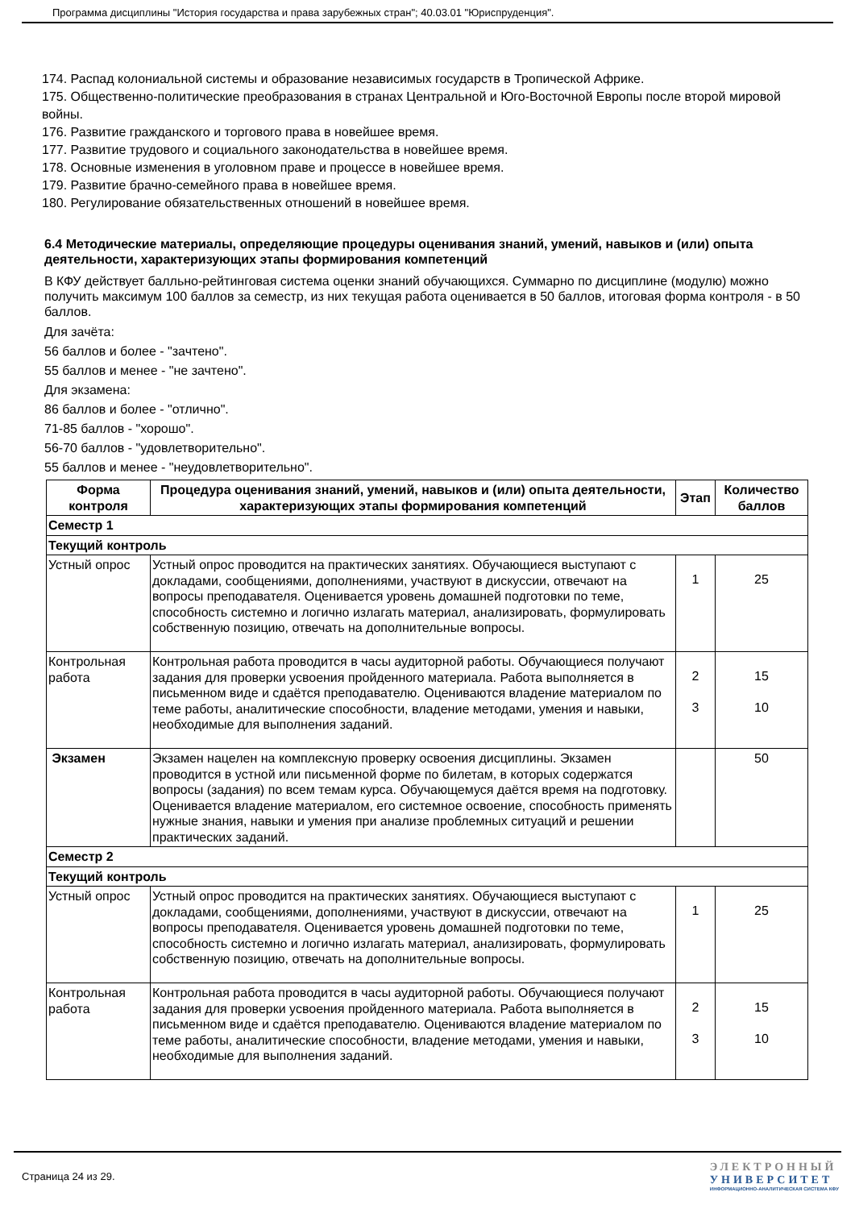Программа дисциплины "История государства и права зарубежных стран"; 40.03.01 "Юриспруденция".
174. Распад колониальной системы и образование независимых государств в Тропической Африке.
175. Общественно-политические преобразования в странах Центральной и Юго-Восточной Европы после второй мировой войны.
176. Развитие гражданского и торгового права в новейшее время.
177. Развитие трудового и социального законодательства в новейшее время.
178. Основные изменения в уголовном праве и процессе в новейшее время.
179. Развитие брачно-семейного права в новейшее время.
180. Регулирование обязательственных отношений в новейшее время.
6.4 Методические материалы, определяющие процедуры оценивания знаний, умений, навыков и (или) опыта деятельности, характеризующих этапы формирования компетенций
В КФУ действует балльно-рейтинговая система оценки знаний обучающихся. Суммарно по дисциплине (модулю) можно получить максимум 100 баллов за семестр, из них текущая работа оценивается в 50 баллов, итоговая форма контроля - в 50 баллов.
Для зачёта:
56 баллов и более - "зачтено".
55 баллов и менее - "не зачтено".
Для экзамена:
86 баллов и более - "отлично".
71-85 баллов - "хорошо".
56-70 баллов - "удовлетворительно".
55 баллов и менее - "неудовлетворительно".
| Форма контроля | Процедура оценивания знаний, умений, навыков и (или) опыта деятельности, характеризующих этапы формирования компетенций | Этап | Количество баллов |
| --- | --- | --- | --- |
| Семестр 1 | | | |
| Текущий контроль | | | |
| Устный опрос | Устный опрос проводится на практических занятиях. Обучающиеся выступают с докладами, сообщениями, дополнениями, участвуют в дискуссии, отвечают на вопросы преподавателя. Оценивается уровень домашней подготовки по теме, способность системно и логично излагать материал, анализировать, формулировать собственную позицию, отвечать на дополнительные вопросы. | 1 | 25 |
| Контрольная работа | Контрольная работа проводится в часы аудиторной работы. Обучающиеся получают задания для проверки усвоения пройденного материала. Работа выполняется в письменном виде и сдаётся преподавателю. Оцениваются владение материалом по теме работы, аналитические способности, владение методами, умения и навыки, необходимые для выполнения заданий. | 2 3 | 15 10 |
| Экзамен | Экзамен нацелен на комплексную проверку освоения дисциплины. Экзамен проводится в устной или письменной форме по билетам, в которых содержатся вопросы (задания) по всем темам курса. Обучающемуся даётся время на подготовку. Оценивается владение материалом, его системное освоение, способность применять нужные знания, навыки и умения при анализе проблемных ситуаций и решении практических заданий. | | 50 |
| Семестр 2 | | | |
| Текущий контроль | | | |
| Устный опрос | Устный опрос проводится на практических занятиях. Обучающиеся выступают с докладами, сообщениями, дополнениями, участвуют в дискуссии, отвечают на вопросы преподавателя. Оценивается уровень домашней подготовки по теме, способность системно и логично излагать материал, анализировать, формулировать собственную позицию, отвечать на дополнительные вопросы. | 1 | 25 |
| Контрольная работа | Контрольная работа проводится в часы аудиторной работы. Обучающиеся получают задания для проверки усвоения пройденного материала. Работа выполняется в письменном виде и сдаётся преподавателю. Оцениваются владение материалом по теме работы, аналитические способности, владение методами, умения и навыки, необходимые для выполнения заданий. | 2 3 | 15 10 |
Страница 24 из 29.
ЭЛЕКТРОННЫЙ
УНИВЕРСИТЕТ
ИНФОРМАЦИОННО-АНАЛИТИЧЕСКАЯ СИСТЕМА КФУ